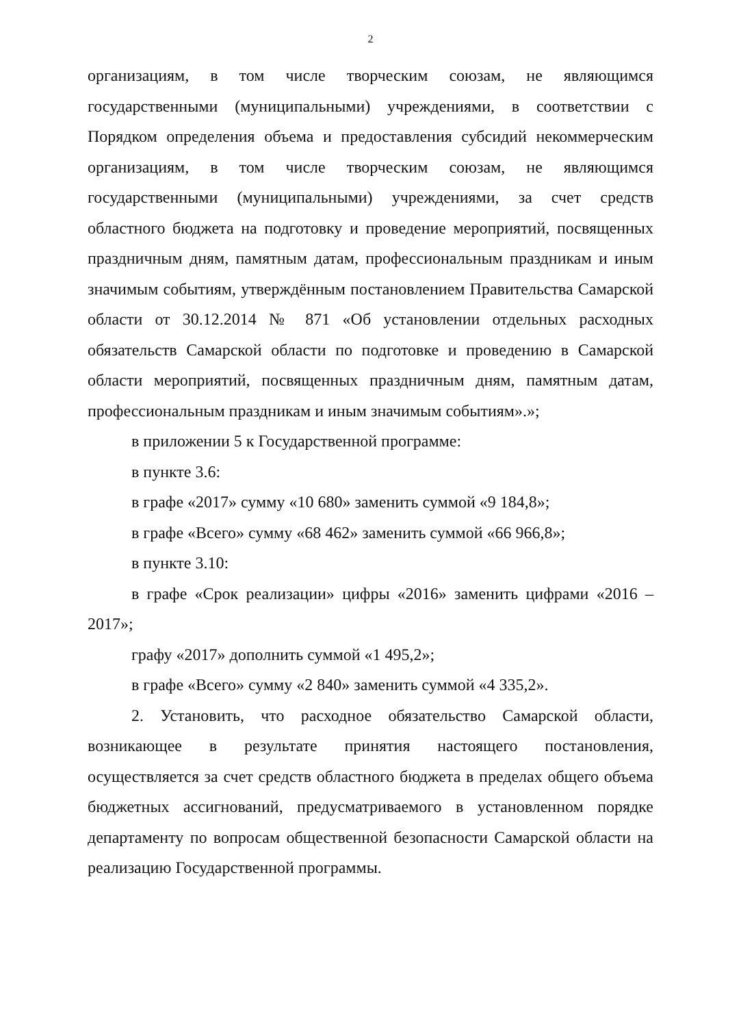2
организациям, в том числе творческим союзам, не являющимся государственными (муниципальными) учреждениями, в соответствии с Порядком определения объема и предоставления субсидий некоммерческим организациям, в том числе творческим союзам, не являющимся государственными (муниципальными) учреждениями, за счет средств областного бюджета на подготовку и проведение мероприятий, посвященных праздничным дням, памятным датам, профессиональным праздникам и иным значимым событиям, утверждённым постановлением Правительства Самарской области от 30.12.2014 № 871 «Об установлении отдельных расходных обязательств Самарской области по подготовке и проведению в Самарской области мероприятий, посвященных праздничным дням, памятным датам, профессиональным праздникам и иным значимым событиям».»;
в приложении 5 к Государственной программе:
в пункте 3.6:
в графе «2017» сумму «10 680» заменить суммой «9 184,8»;
в графе «Всего» сумму «68 462» заменить суммой «66 966,8»;
в пункте 3.10:
в графе «Срок реализации» цифры «2016» заменить цифрами «2016 – 2017»;
графу «2017» дополнить суммой «1 495,2»;
в графе «Всего» сумму «2 840» заменить суммой «4 335,2».
2. Установить, что расходное обязательство Самарской области, возникающее в результате принятия настоящего постановления, осуществляется за счет средств областного бюджета в пределах общего объема бюджетных ассигнований, предусматриваемого в установленном порядке департаменту по вопросам общественной безопасности Самарской области на реализацию Государственной программы.